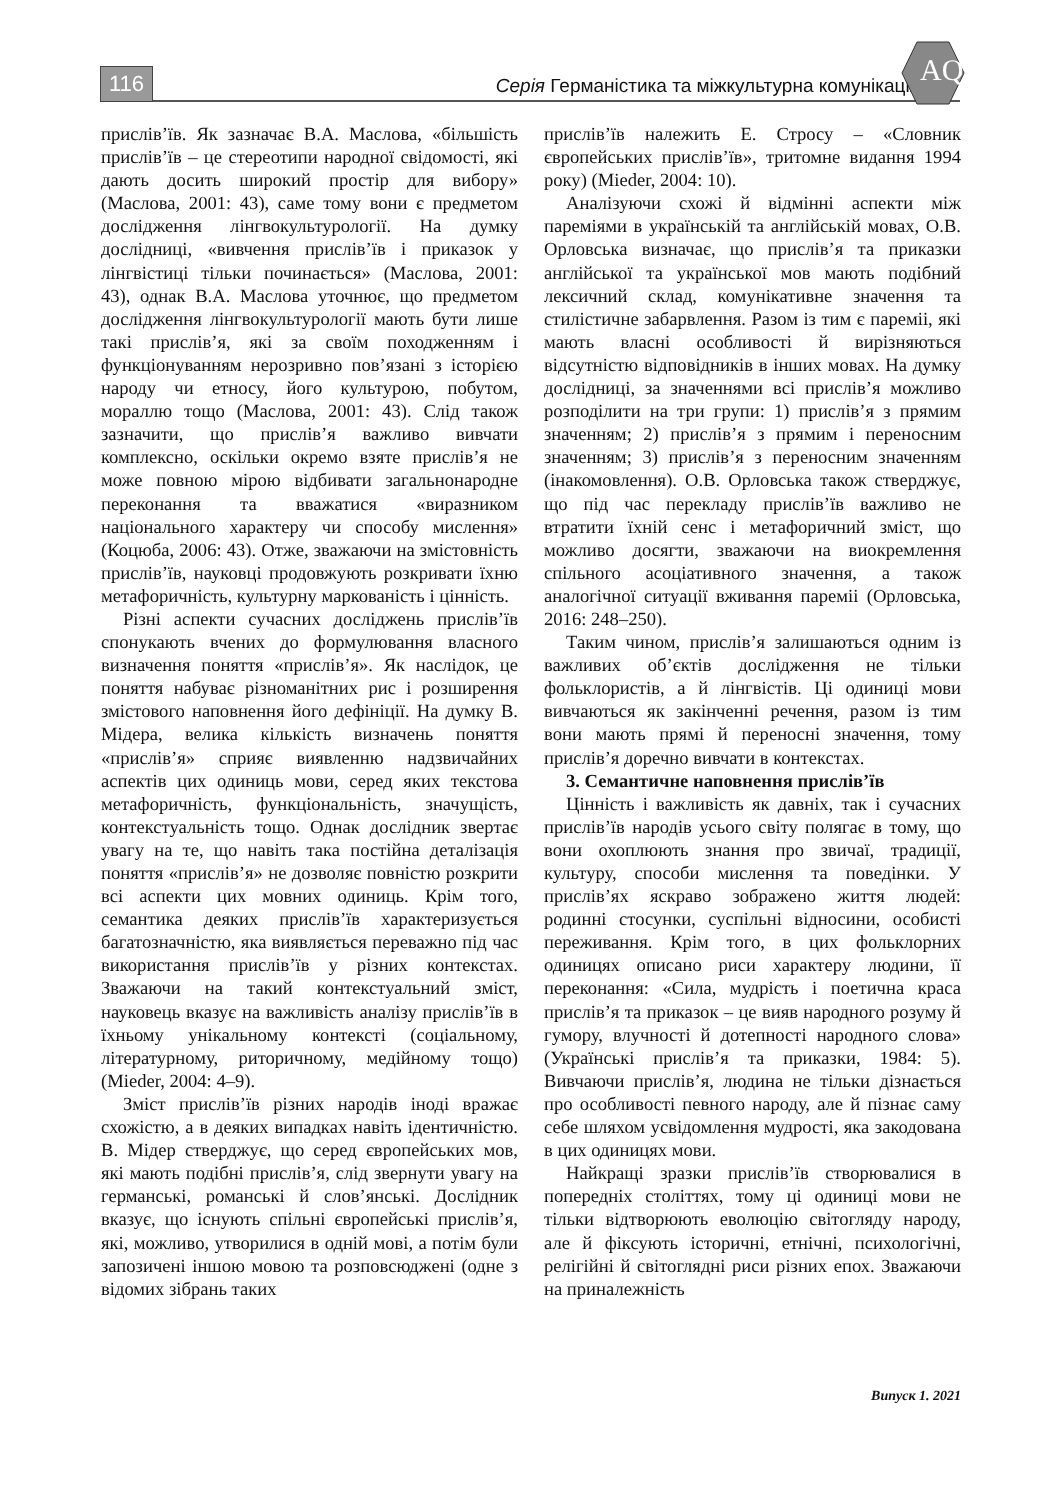116 Серія Германістика та міжкультурна комунікація
AQ
прислів’їв. Як зазначає В.А. Маслова, «більшість прислів’їв – це стереотипи народної свідомості, які дають досить широкий простір для вибору» (Маслова, 2001: 43), саме тому вони є предметом дослідження лінгвокультурології. На думку дослідниці, «вивчення прислів’їв і приказок у лінгвістиці тільки починається» (Маслова, 2001: 43), однак В.А. Маслова уточнює, що предметом дослідження лінгвокультурології мають бути лише такі прислів’я, які за своїм походженням і функціонуванням нерозривно пов’язані з історією народу чи етносу, його культурою, побутом, мораллю тощо (Маслова, 2001: 43). Слід також зазначити, що прислів’я важливо вивчати комплексно, оскільки окремо взяте прислів’я не може повною мірою відбивати загальнонародне переконання та вважатися «виразником національного характеру чи способу мислення» (Коцюба, 2006: 43). Отже, зважаючи на змістовність прислів’їв, науковці продовжують розкривати їхню метафоричність, культурну маркованість і цінність.
Різні аспекти сучасних досліджень прислів’їв спонукають вчених до формулювання власного визначення поняття «прислів’я». Як наслідок, це поняття набуває різноманітних рис і розширення змістового наповнення його дефініції. На думку В. Мідера, велика кількість визначень поняття «прислів’я» сприяє виявленню надзвичайних аспектів цих одиниць мови, серед яких текстова метафоричність, функціональність, значущість, контекстуальність тощо. Однак дослідник звертає увагу на те, що навіть така постійна деталізація поняття «прислів’я» не дозволяє повністю розкрити всі аспекти цих мовних одиниць. Крім того, семантика деяких прислів’їв характеризується багатозначністю, яка виявляється переважно під час використання прислів’їв у різних контекстах. Зважаючи на такий контекстуальний зміст, науковець вказує на важливість аналізу прислів’їв в їхньому унікальному контексті (соціальному, літературному, риторичному, медійному тощо) (Mieder, 2004: 4–9).
Зміст прислів’їв різних народів іноді вражає схожістю, а в деяких випадках навіть ідентичністю. В. Мідер стверджує, що серед європейських мов, які мають подібні прислів’я, слід звернути увагу на германські, романські й слов’янські. Дослідник вказує, що існують спільні європейські прислів’я, які, можливо, утворилися в одній мові, а потім були запозичені іншою мовою та розповсюджені (одне з відомих зібрань таких
прислів’їв належить Е. Стросу – «Словник європейських прислів’їв», тритомне видання 1994 року) (Mieder, 2004: 10).
Аналізуючи схожі й відмінні аспекти між пареміями в українській та англійській мовах, О.В. Орловська визначає, що прислів’я та приказки англійської та української мов мають подібний лексичний склад, комунікативне значення та стилістичне забарвлення. Разом із тим є пареміі, які мають власні особливості й вирізняються відсутністю відповідників в інших мовах. На думку дослідниці, за значеннями всі прислів’я можливо розподілити на три групи: 1) прислів’я з прямим значенням; 2) прислів’я з прямим і переносним значенням; 3) прислів’я з переносним значенням (інакомовлення). О.В. Орловська також стверджує, що під час перекладу прислів’їв важливо не втратити їхній сенс і метафоричний зміст, що можливо досягти, зважаючи на виокремлення спільного асоціативного значення, а також аналогічної ситуації вживання пареміі (Орловська, 2016: 248–250).
Таким чином, прислів’я залишаються одним із важливих об’єктів дослідження не тільки фольклористів, а й лінгвістів. Ці одиниці мови вивчаються як закінченні речення, разом із тим вони мають прямі й переносні значення, тому прислів’я доречно вивчати в контекстах.
3. Семантичне наповнення прислів’їв
Цінність і важливість як давніх, так і сучасних прислів’їв народів усього світу полягає в тому, що вони охоплюють знання про звичаї, традиції, культуру, способи мислення та поведінки. У прислів’ях яскраво зображено життя людей: родинні стосунки, суспільні відносини, особисті переживання. Крім того, в цих фольклорних одиницях описано риси характеру людини, її переконання: «Сила, мудрість і поетична краса прислів’я та приказок – це вияв народного розуму й гумору, влучності й дотепності народного слова» (Українські прислів’я та приказки, 1984: 5). Вивчаючи прислів’я, людина не тільки дізнається про особливості певного народу, але й пізнає саму себе шляхом усвідомлення мудрості, яка закодована в цих одиницях мови.
Найкращі зразки прислів’їв створювалися в попередніх століттях, тому ці одиниці мови не тільки відтворюють еволюцію світогляду народу, але й фіксують історичні, етнічні, психологічні, релігійні й світоглядні риси різних епох. Зважаючи на приналежність
Випуск 1. 2021